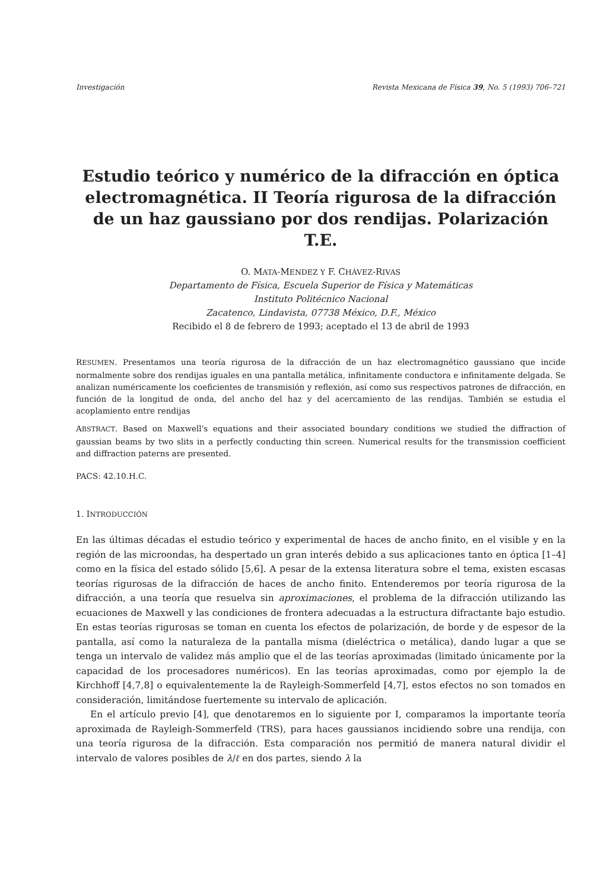Investigación Revista Mexicana de Física 39, No. 5 (1993) 706–721
Estudio teórico y numérico de la difracción en óptica electromagnética. II Teoría rigurosa de la difracción de un haz gaussiano por dos rendijas. Polarización T.E.
O. MATA-MENDEZ Y F. CHÁVEZ-RIVAS
Departamento de Física, Escuela Superior de Física y Matemáticas
Instituto Politécnico Nacional
Zacatenco, Lindavista, 07738 México, D.F., México
Recibido el 8 de febrero de 1993; aceptado el 13 de abril de 1993
RESUMEN. Presentamos una teoría rigurosa de la difracción de un haz electromagnético gaussiano que incide normalmente sobre dos rendijas iguales en una pantalla metálica, infinitamente conductora e infinitamente delgada. Se analizan numéricamente los coeficientes de transmisión y reflexión, así como sus respectivos patrones de difracción, en función de la longitud de onda, del ancho del haz y del acercamiento de las rendijas. También se estudia el acoplamiento entre rendijas
ABSTRACT. Based on Maxwell's equations and their associated boundary conditions we studied the diffraction of gaussian beams by two slits in a perfectly conducting thin screen. Numerical results for the transmission coefficient and diffraction paterns are presented.
PACS: 42.10.H.C.
1. INTRODUCCIÓN
En las últimas décadas el estudio teórico y experimental de haces de ancho finito, en el visible y en la región de las microondas, ha despertado un gran interés debido a sus aplicaciones tanto en óptica [1–4] como en la física del estado sólido [5,6]. A pesar de la extensa literatura sobre el tema, existen escasas teorías rigurosas de la difracción de haces de ancho finito. Entenderemos por teoría rigurosa de la difracción, a una teoría que resuelva sin aproximaciones, el problema de la difracción utilizando las ecuaciones de Maxwell y las condiciones de frontera adecuadas a la estructura difractante bajo estudio. En estas teorías rigurosas se toman en cuenta los efectos de polarización, de borde y de espesor de la pantalla, así como la naturaleza de la pantalla misma (dieléctrica o metálica), dando lugar a que se tenga un intervalo de validez más amplio que el de las teorías aproximadas (limitado únicamente por la capacidad de los procesadores numéricos). En las teorías aproximadas, como por ejemplo la de Kirchhoff [4,7,8] o equivalentemente la de Rayleigh-Sommerfeld [4,7], estos efectos no son tomados en consideración, limitándose fuertemente su intervalo de aplicación.
En el artículo previo [4], que denotaremos en lo siguiente por I, comparamos la importante teoría aproximada de Rayleigh-Sommerfeld (TRS), para haces gaussianos incidiendo sobre una rendija, con una teoría rigurosa de la difracción. Esta comparación nos permitió de manera natural dividir el intervalo de valores posibles de λ/ℓ en dos partes, siendo λ la